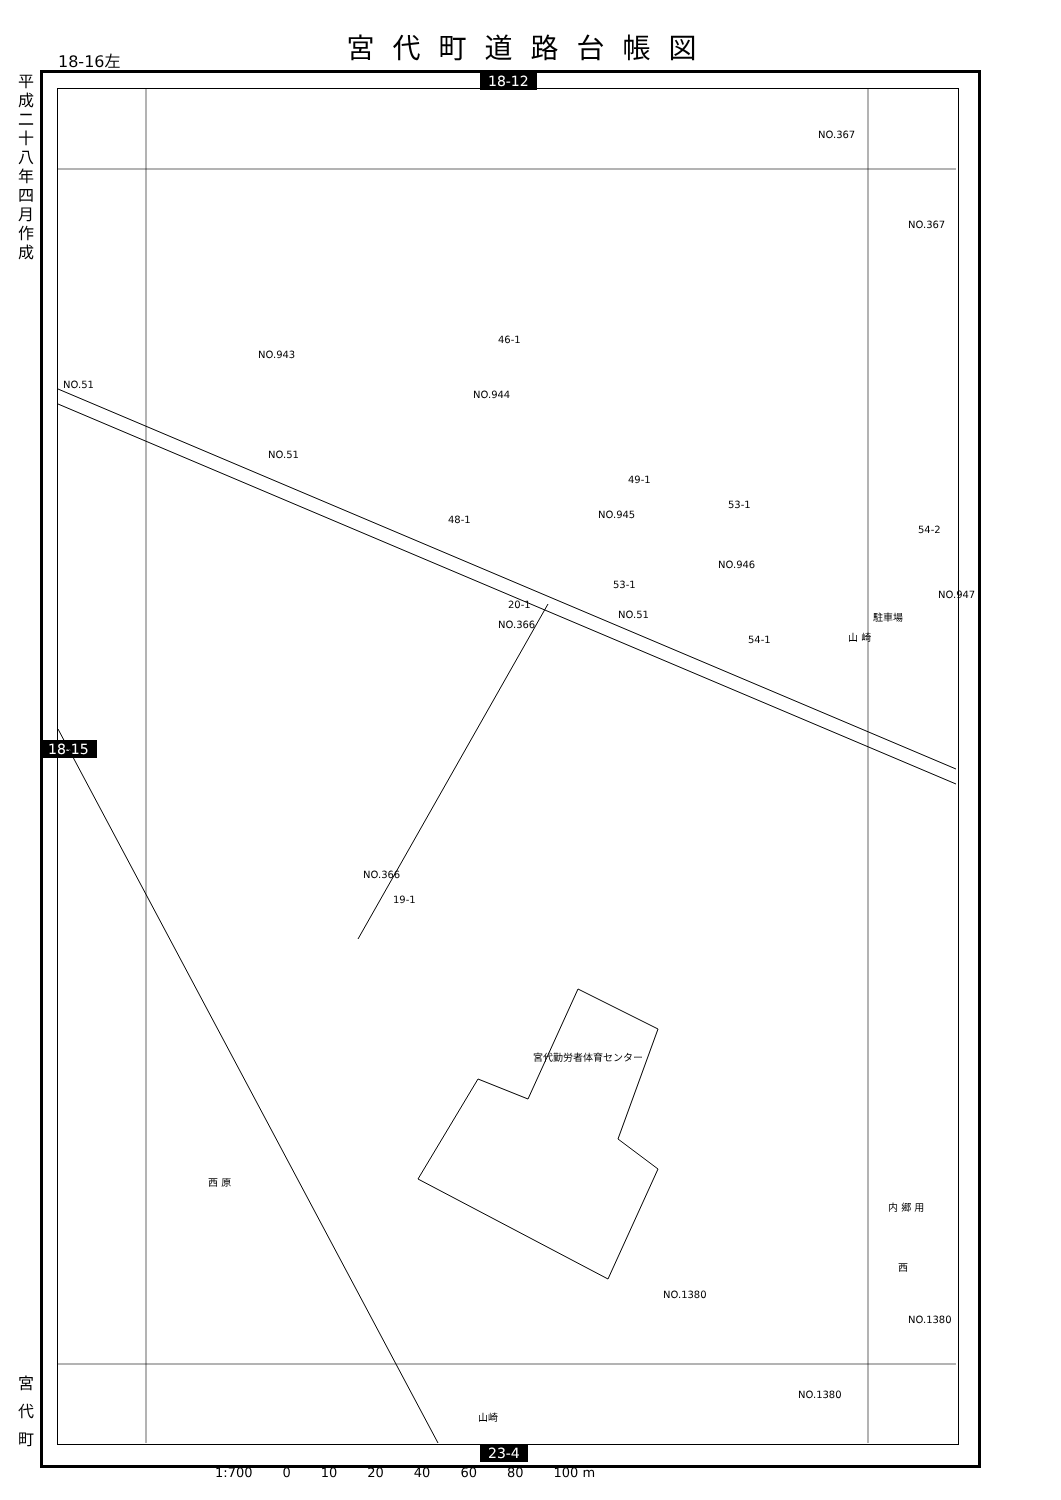宮代町道路台帳図
18-16左
平成二十八年四月作成
宮代町
18-12
18-15
23-4
NO.51
NO.51
NO.51
NO.943
NO.944
NO.945
NO.946
NO.947
NO.366
NO.366
NO.367
NO.367
NO.1380
NO.1380
NO.1380
46-1
48-1
49-1
53-1
53-1
20-1
54-1
54-2
19-1
駐車場
山 崎
宮代勤労者体育センター
西 原
山崎
西
内 郷 用
1:700 0 10 20 40 60 80 100 m